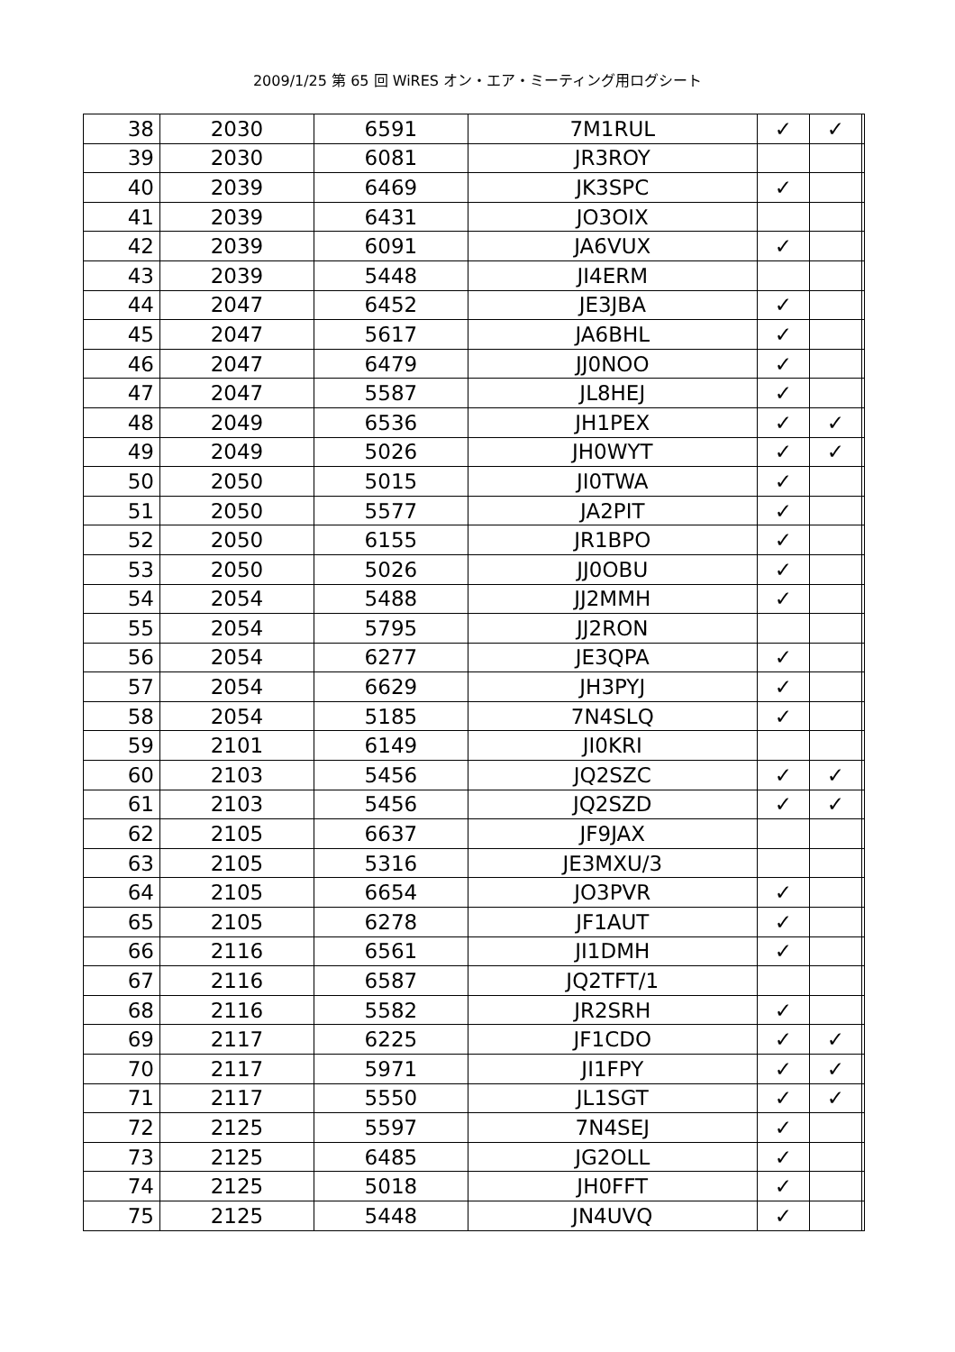2009/1/25 第 65 回 WiRES オン・エア・ミーティング用ログシート
| 38 | 2030 | 6591 | 7M1RUL | ✓ | ✓ | |
| 39 | 2030 | 6081 | JR3ROY | | | |
| 40 | 2039 | 6469 | JK3SPC | ✓ | | |
| 41 | 2039 | 6431 | JO3OIX | | | |
| 42 | 2039 | 6091 | JA6VUX | ✓ | | |
| 43 | 2039 | 5448 | JI4ERM | | | |
| 44 | 2047 | 6452 | JE3JBA | ✓ | | |
| 45 | 2047 | 5617 | JA6BHL | ✓ | | |
| 46 | 2047 | 6479 | JJ0NOO | ✓ | | |
| 47 | 2047 | 5587 | JL8HEJ | ✓ | | |
| 48 | 2049 | 6536 | JH1PEX | ✓ | ✓ | |
| 49 | 2049 | 5026 | JH0WYT | ✓ | ✓ | |
| 50 | 2050 | 5015 | JI0TWA | ✓ | | |
| 51 | 2050 | 5577 | JA2PIT | ✓ | | |
| 52 | 2050 | 6155 | JR1BPO | ✓ | | |
| 53 | 2050 | 5026 | JJ0OBU | ✓ | | |
| 54 | 2054 | 5488 | JJ2MMH | ✓ | | |
| 55 | 2054 | 5795 | JJ2RON | | | |
| 56 | 2054 | 6277 | JE3QPA | ✓ | | |
| 57 | 2054 | 6629 | JH3PYJ | ✓ | | |
| 58 | 2054 | 5185 | 7N4SLQ | ✓ | | |
| 59 | 2101 | 6149 | JI0KRI | | | |
| 60 | 2103 | 5456 | JQ2SZC | ✓ | ✓ | |
| 61 | 2103 | 5456 | JQ2SZD | ✓ | ✓ | |
| 62 | 2105 | 6637 | JF9JAX | | | |
| 63 | 2105 | 5316 | JE3MXU/3 | | | |
| 64 | 2105 | 6654 | JO3PVR | ✓ | | |
| 65 | 2105 | 6278 | JF1AUT | ✓ | | |
| 66 | 2116 | 6561 | JI1DMH | ✓ | | |
| 67 | 2116 | 6587 | JQ2TFT/1 | | | |
| 68 | 2116 | 5582 | JR2SRH | ✓ | | |
| 69 | 2117 | 6225 | JF1CDO | ✓ | ✓ | |
| 70 | 2117 | 5971 | JI1FPY | ✓ | ✓ | |
| 71 | 2117 | 5550 | JL1SGT | ✓ | ✓ | |
| 72 | 2125 | 5597 | 7N4SEJ | ✓ | | |
| 73 | 2125 | 6485 | JG2OLL | ✓ | | |
| 74 | 2125 | 5018 | JH0FFT | ✓ | | |
| 75 | 2125 | 5448 | JN4UVQ | ✓ | | |